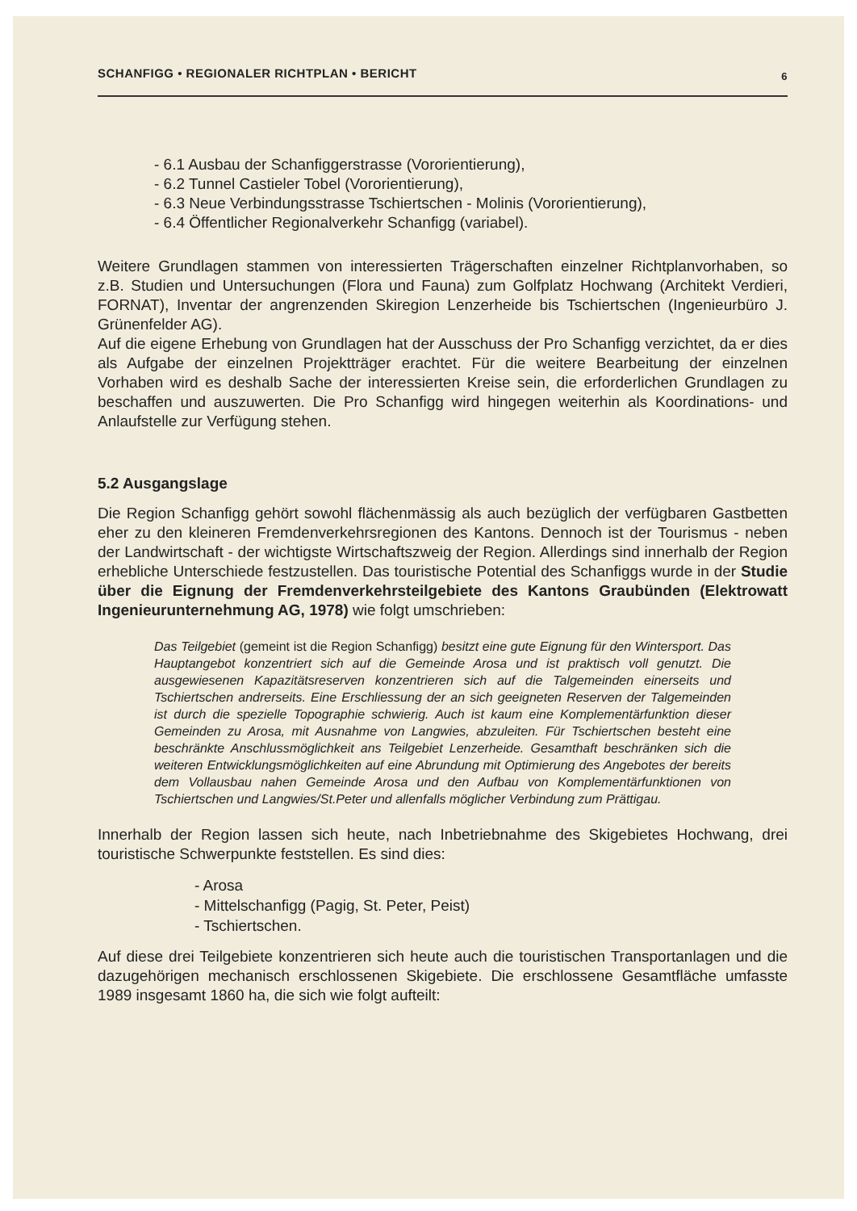SCHANFIGG • REGIONALER RICHTPLAN • BERICHT 6
- 6.1 Ausbau der Schanfiggerstrasse (Vororientierung),
- 6.2 Tunnel Castieler Tobel (Vororientierung),
- 6.3 Neue Verbindungsstrasse Tschiertschen - Molinis (Vororientierung),
- 6.4 Öffentlicher Regionalverkehr Schanfigg (variabel).
Weitere Grundlagen stammen von interessierten Trägerschaften einzelner Richtplanvorhaben, so z.B. Studien und Untersuchungen (Flora und Fauna) zum Golfplatz Hochwang (Architekt Verdieri, FORNAT), Inventar der angrenzenden Skiregion Lenzerheide bis Tschiertschen (Ingenieurbüro J. Grünenfelder AG).
Auf die eigene Erhebung von Grundlagen hat der Ausschuss der Pro Schanfigg verzichtet, da er dies als Aufgabe der einzelnen Projektträger erachtet. Für die weitere Bearbeitung der einzelnen Vorhaben wird es deshalb Sache der interessierten Kreise sein, die erforderlichen Grundlagen zu beschaffen und auszuwerten. Die Pro Schanfigg wird hingegen weiterhin als Koordinations- und Anlaufstelle zur Verfügung stehen.
5.2 Ausgangslage
Die Region Schanfigg gehört sowohl flächenmässig als auch bezüglich der verfügbaren Gastbetten eher zu den kleineren Fremdenverkehrsregionen des Kantons. Dennoch ist der Tourismus - neben der Landwirtschaft - der wichtigste Wirtschaftszweig der Region. Allerdings sind innerhalb der Region erhebliche Unterschiede festzustellen. Das touristische Potential des Schanfiggs wurde in der Studie über die Eignung der Fremdenverkehrsteilgebiete des Kantons Graubünden (Elektrowatt Ingenieurunternehmung AG, 1978) wie folgt umschrieben:
Das Teilgebiet (gemeint ist die Region Schanfigg) besitzt eine gute Eignung für den Wintersport. Das Hauptangebot konzentriert sich auf die Gemeinde Arosa und ist praktisch voll genutzt. Die ausgewiesenen Kapazitätsreserven konzentrieren sich auf die Talgemeinden einerseits und Tschiertschen andrerseits. Eine Erschliessung der an sich geeigneten Reserven der Talgemeinden ist durch die spezielle Topographie schwierig. Auch ist kaum eine Komplementärfunktion dieser Gemeinden zu Arosa, mit Ausnahme von Langwies, abzuleiten. Für Tschiertschen besteht eine beschränkte Anschlussmöglichkeit ans Teilgebiet Lenzerheide. Gesamthaft beschränken sich die weiteren Entwicklungsmöglichkeiten auf eine Abrundung mit Optimierung des Angebotes der bereits dem Vollausbau nahen Gemeinde Arosa und den Aufbau von Komplementärfunktionen von Tschiertschen und Langwies/St.Peter und allenfalls möglicher Verbindung zum Prättigau.
Innerhalb der Region lassen sich heute, nach Inbetriebnahme des Skigebietes Hochwang, drei touristische Schwerpunkte feststellen. Es sind dies:
- Arosa
- Mittelschanfigg (Pagig, St. Peter, Peist)
- Tschiertschen.
Auf diese drei Teilgebiete konzentrieren sich heute auch die touristischen Transportanlagen und die dazugehörigen mechanisch erschlossenen Skigebiete. Die erschlossene Gesamtfläche umfasste 1989 insgesamt 1860 ha, die sich wie folgt aufteilt: